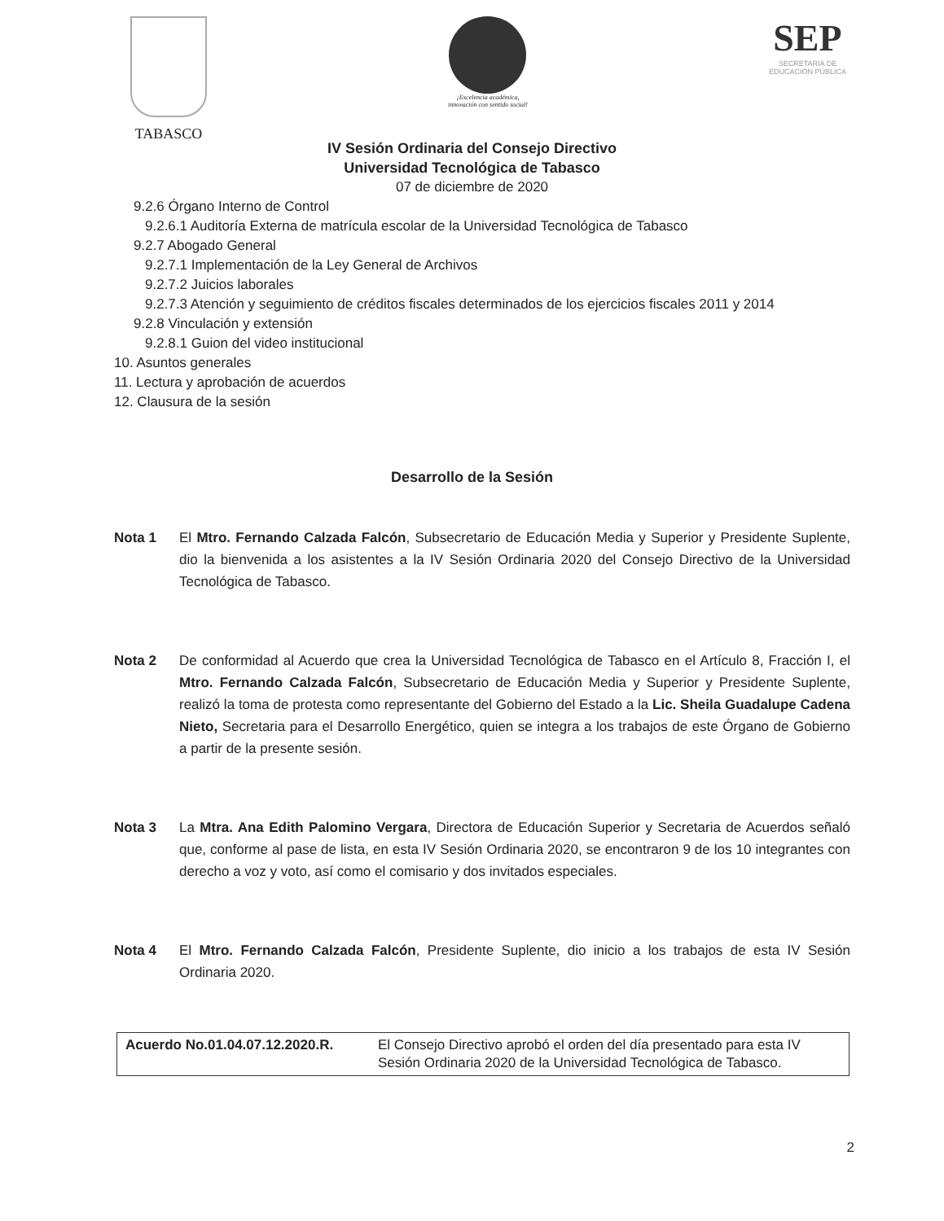TABASCO
¡Excelencia académica,
innovación con sentido social!
SEP
SECRETARÍA DE
EDUCACIÓN PÚBLICA
IV Sesión Ordinaria del Consejo Directivo
Universidad Tecnológica de Tabasco
07 de diciembre de 2020
9.2.6 Órgano Interno de Control
9.2.6.1 Auditoría Externa de matrícula escolar de la Universidad Tecnológica de Tabasco
9.2.7 Abogado General
9.2.7.1 Implementación de la Ley General de Archivos
9.2.7.2 Juicios laborales
9.2.7.3 Atención y seguimiento de créditos fiscales determinados de los ejercicios fiscales 2011 y 2014
9.2.8 Vinculación y extensión
9.2.8.1 Guion del video institucional
10. Asuntos generales
11. Lectura y aprobación de acuerdos
12. Clausura de la sesión
Desarrollo de la Sesión
Nota 1 El Mtro. Fernando Calzada Falcón, Subsecretario de Educación Media y Superior y Presidente Suplente, dio la bienvenida a los asistentes a la IV Sesión Ordinaria 2020 del Consejo Directivo de la Universidad Tecnológica de Tabasco.
Nota 2 De conformidad al Acuerdo que crea la Universidad Tecnológica de Tabasco en el Artículo 8, Fracción I, el Mtro. Fernando Calzada Falcón, Subsecretario de Educación Media y Superior y Presidente Suplente, realizó la toma de protesta como representante del Gobierno del Estado a la Lic. Sheila Guadalupe Cadena Nieto, Secretaria para el Desarrollo Energético, quien se integra a los trabajos de este Órgano de Gobierno a partir de la presente sesión.
Nota 3 La Mtra. Ana Edith Palomino Vergara, Directora de Educación Superior y Secretaria de Acuerdos señaló que, conforme al pase de lista, en esta IV Sesión Ordinaria 2020, se encontraron 9 de los 10 integrantes con derecho a voz y voto, así como el comisario y dos invitados especiales.
Nota 4 El Mtro. Fernando Calzada Falcón, Presidente Suplente, dio inicio a los trabajos de esta IV Sesión Ordinaria 2020.
| Acuerdo No.01.04.07.12.2020.R. | El Consejo Directivo aprobó el orden del día presentado para esta IV Sesión Ordinaria 2020 de la Universidad Tecnológica de Tabasco. |
2